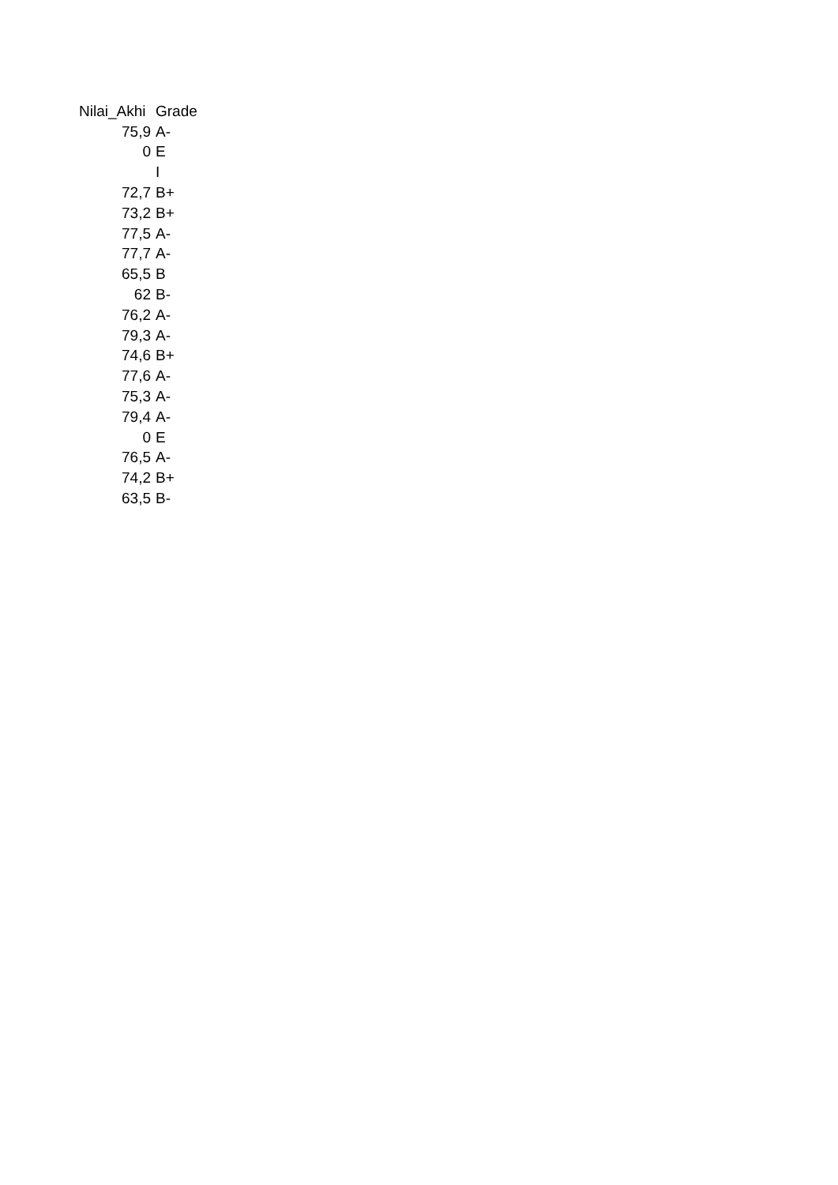| Nilai_Akhi | Grade |
| --- | --- |
| 75,9 | A- |
| 0 | E |
| | I |
| 72,7 | B+ |
| 73,2 | B+ |
| 77,5 | A- |
| 77,7 | A- |
| 65,5 | B |
| 62 | B- |
| 76,2 | A- |
| 79,3 | A- |
| 74,6 | B+ |
| 77,6 | A- |
| 75,3 | A- |
| 79,4 | A- |
| 0 | E |
| 76,5 | A- |
| 74,2 | B+ |
| 63,5 | B- |